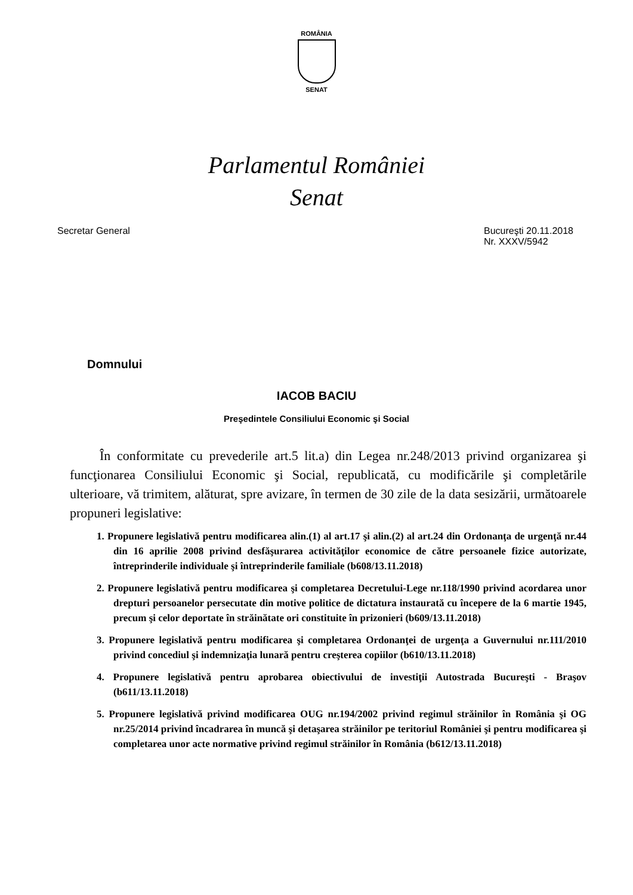ROMÂNIA
SENAT
Parlamentul României
Senat
Secretar General Bucureşti 20.11.2018
Nr. XXXV/5942
Domnului
IACOB BACIU
Preşedintele Consiliului Economic şi Social
În conformitate cu prevederile art.5 lit.a) din Legea nr.248/2013 privind organizarea şi funcţionarea Consiliului Economic şi Social, republicată, cu modificările şi completările ulterioare, vă trimitem, alăturat, spre avizare, în termen de 30 zile de la data sesizării, următoarele propuneri legislative:
1. Propunere legislativă pentru modificarea alin.(1) al art.17 şi alin.(2) al art.24 din Ordonanţa de urgenţă nr.44 din 16 aprilie 2008 privind desfăşurarea activităţilor economice de către persoanele fizice autorizate, întreprinderile individuale şi întreprinderile familiale (b608/13.11.2018)
2. Propunere legislativă pentru modificarea şi completarea Decretului-Lege nr.118/1990 privind acordarea unor drepturi persoanelor persecutate din motive politice de dictatura instaurată cu începere de la 6 martie 1945, precum şi celor deportate în străinătate ori constituite în prizonieri (b609/13.11.2018)
3. Propunere legislativă pentru modificarea şi completarea Ordonanţei de urgenţa a Guvernului nr.111/2010 privind concediul şi indemnizaţia lunară pentru creşterea copiilor (b610/13.11.2018)
4. Propunere legislativă pentru aprobarea obiectivului de investiţii Autostrada Bucureşti - Braşov (b611/13.11.2018)
5. Propunere legislativă privind modificarea OUG nr.194/2002 privind regimul străinilor în România şi OG nr.25/2014 privind încadrarea în muncă şi detaşarea străinilor pe teritoriul României şi pentru modificarea şi completarea unor acte normative privind regimul străinilor în România (b612/13.11.2018)